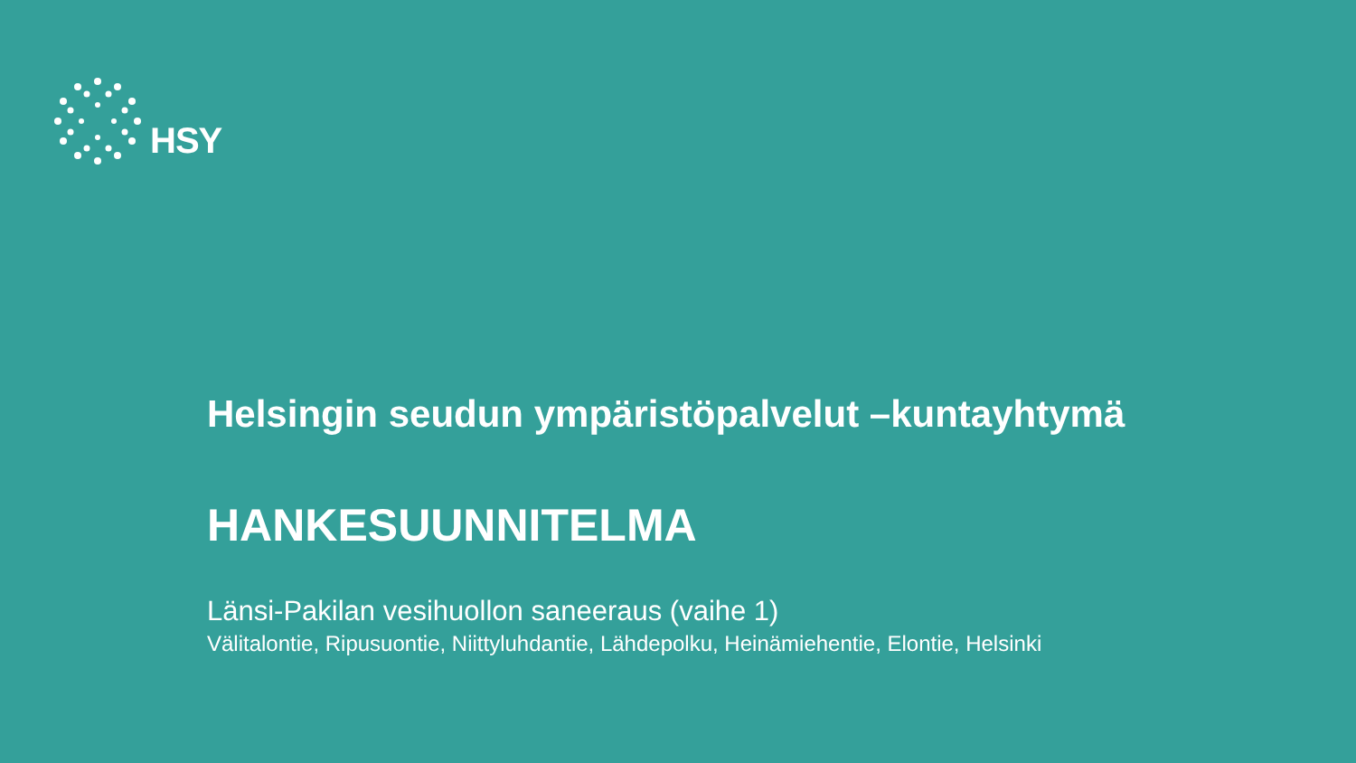HSY
Helsingin seudun ympäristöpalvelut –kuntayhtymä
HANKESUUNNITELMA
Länsi-Pakilan vesihuollon saneeraus (vaihe 1)
Välitalontie, Ripusuontie, Niittyluhdantie, Lähdepolku, Heinämiehentie, Elontie, Helsinki